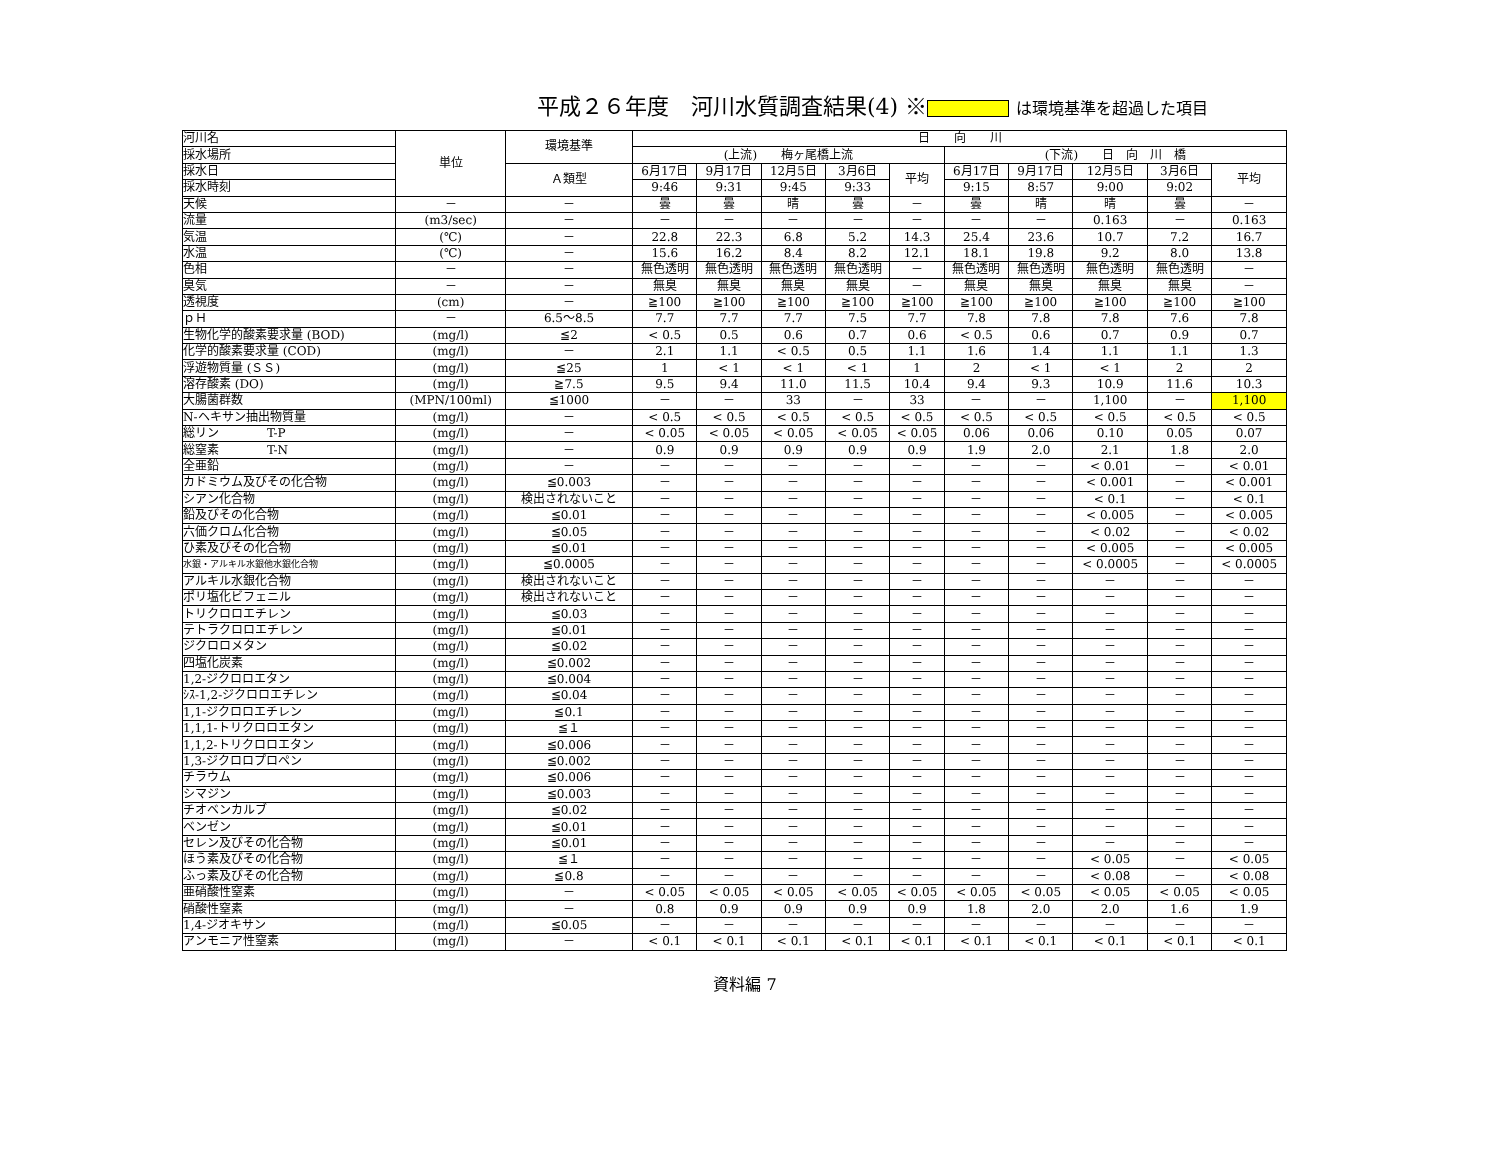平成２６年度　河川水質調査結果(4) ※ は環境基準を超過した項目
| 河川名 | 単位 | 環境基準 | 日 向 川 | | | | | | | | | |
| 採水場所 | | | (上流) 梅ヶ尾橋上流 | | | | | (下流) 日 向 川 橋 | | | | |
| 採水日 | | Ａ類型 | 6月17日 | 9月17日 | 12月5日 | 3月6日 | 平均 | 6月17日 | 9月17日 | 12月5日 | 3月6日 | 平均 |
| 採水時刻 | | | 9:46 | 9:31 | 9:45 | 9:33 | | 9:15 | 8:57 | 9:00 | 9:02 | |
| 天候 | － | － | 曇 | 曇 | 晴 | 曇 | － | 曇 | 晴 | 晴 | 曇 | － |
| 流量 | (m3/sec) | － | － | － | － | － | － | － | － | 0.163 | － | 0.163 |
| 気温 | (℃) | － | 22.8 | 22.3 | 6.8 | 5.2 | 14.3 | 25.4 | 23.6 | 10.7 | 7.2 | 16.7 |
| 水温 | (℃) | － | 15.6 | 16.2 | 8.4 | 8.2 | 12.1 | 18.1 | 19.8 | 9.2 | 8.0 | 13.8 |
| 色相 | － | － | 無色透明 | 無色透明 | 無色透明 | 無色透明 | － | 無色透明 | 無色透明 | 無色透明 | 無色透明 | － |
| 臭気 | － | － | 無臭 | 無臭 | 無臭 | 無臭 | － | 無臭 | 無臭 | 無臭 | 無臭 | － |
| 透視度 | (cm) | － | ≧100 | ≧100 | ≧100 | ≧100 | ≧100 | ≧100 | ≧100 | ≧100 | ≧100 | ≧100 |
| ｐＨ | － | 6.5～8.5 | 7.7 | 7.7 | 7.7 | 7.5 | 7.7 | 7.8 | 7.8 | 7.8 | 7.6 | 7.8 |
| 生物化学的酸素要求量 (BOD) | (mg/l) | ≦2 | < 0.5 | 0.5 | 0.6 | 0.7 | 0.6 | < 0.5 | 0.6 | 0.7 | 0.9 | 0.7 |
| 化学的酸素要求量 (COD) | (mg/l) | － | 2.1 | 1.1 | < 0.5 | 0.5 | 1.1 | 1.6 | 1.4 | 1.1 | 1.1 | 1.3 |
| 浮遊物質量 (ＳＳ) | (mg/l) | ≦25 | 1 | < 1 | < 1 | < 1 | 1 | 2 | < 1 | < 1 | 2 | 2 |
| 溶存酸素 (DO) | (mg/l) | ≧7.5 | 9.5 | 9.4 | 11.0 | 11.5 | 10.4 | 9.4 | 9.3 | 10.9 | 11.6 | 10.3 |
| 大腸菌群数 | (MPN/100ml) | ≦1000 | － | － | 33 | － | 33 | － | － | 1,100 | － | 1,100 |
| N-ヘキサン抽出物質量 | (mg/l) | － | < 0.5 | < 0.5 | < 0.5 | < 0.5 | < 0.5 | < 0.5 | < 0.5 | < 0.5 | < 0.5 | < 0.5 |
| 総リン T-P | (mg/l) | － | < 0.05 | < 0.05 | < 0.05 | < 0.05 | < 0.05 | 0.06 | 0.06 | 0.10 | 0.05 | 0.07 |
| 総窒素 T-N | (mg/l) | － | 0.9 | 0.9 | 0.9 | 0.9 | 0.9 | 1.9 | 2.0 | 2.1 | 1.8 | 2.0 |
| 全亜鉛 | (mg/l) | － | － | － | － | － | － | － | － | < 0.01 | － | < 0.01 |
| カドミウム及びその化合物 | (mg/l) | ≦0.003 | － | － | － | － | － | － | － | < 0.001 | － | < 0.001 |
| シアン化合物 | (mg/l) | 検出されないこと | － | － | － | － | － | － | － | < 0.1 | － | < 0.1 |
| 鉛及びその化合物 | (mg/l) | ≦0.01 | － | － | － | － | － | － | － | < 0.005 | － | < 0.005 |
| 六価クロム化合物 | (mg/l) | ≦0.05 | － | － | － | － | － | － | － | < 0.02 | － | < 0.02 |
| ひ素及びその化合物 | (mg/l) | ≦0.01 | － | － | － | － | － | － | － | < 0.005 | － | < 0.005 |
| 水銀・アルキル水銀他水銀化合物 | (mg/l) | ≦0.0005 | － | － | － | － | － | － | － | < 0.0005 | － | < 0.0005 |
| アルキル水銀化合物 | (mg/l) | 検出されないこと | － | － | － | － | － | － | － | － | － | － |
| ポリ塩化ビフェニル | (mg/l) | 検出されないこと | － | － | － | － | － | － | － | － | － | － |
| トリクロロエチレン | (mg/l) | ≦0.03 | － | － | － | － | － | － | － | － | － | － |
| テトラクロロエチレン | (mg/l) | ≦0.01 | － | － | － | － | － | － | － | － | － | － |
| ジクロロメタン | (mg/l) | ≦0.02 | － | － | － | － | － | － | － | － | － | － |
| 四塩化炭素 | (mg/l) | ≦0.002 | － | － | － | － | － | － | － | － | － | － |
| 1,2-ジクロロエタン | (mg/l) | ≦0.004 | － | － | － | － | － | － | － | － | － | － |
| ｼｽ-1,2-ジクロロエチレン | (mg/l) | ≦0.04 | － | － | － | － | － | － | － | － | － | － |
| 1,1-ジクロロエチレン | (mg/l) | ≦0.1 | － | － | － | － | － | － | － | － | － | － |
| 1,1,1-トリクロロエタン | (mg/l) | ≦１ | － | － | － | － | － | － | － | － | － | － |
| 1,1,2-トリクロロエタン | (mg/l) | ≦0.006 | － | － | － | － | － | － | － | － | － | － |
| 1,3-ジクロロプロペン | (mg/l) | ≦0.002 | － | － | － | － | － | － | － | － | － | － |
| チラウム | (mg/l) | ≦0.006 | － | － | － | － | － | － | － | － | － | － |
| シマジン | (mg/l) | ≦0.003 | － | － | － | － | － | － | － | － | － | － |
| チオベンカルブ | (mg/l) | ≦0.02 | － | － | － | － | － | － | － | － | － | － |
| ベンゼン | (mg/l) | ≦0.01 | － | － | － | － | － | － | － | － | － | － |
| セレン及びその化合物 | (mg/l) | ≦0.01 | － | － | － | － | － | － | － | － | － | － |
| ほう素及びその化合物 | (mg/l) | ≦１ | － | － | － | － | － | － | － | < 0.05 | － | < 0.05 |
| ふっ素及びその化合物 | (mg/l) | ≦0.8 | － | － | － | － | － | － | － | < 0.08 | － | < 0.08 |
| 亜硝酸性窒素 | (mg/l) | － | < 0.05 | < 0.05 | < 0.05 | < 0.05 | < 0.05 | < 0.05 | < 0.05 | < 0.05 | < 0.05 | < 0.05 |
| 硝酸性窒素 | (mg/l) | － | 0.8 | 0.9 | 0.9 | 0.9 | 0.9 | 1.8 | 2.0 | 2.0 | 1.6 | 1.9 |
| 1,4-ジオキサン | (mg/l) | ≦0.05 | － | － | － | － | － | － | － | － | － | － |
| アンモニア性窒素 | (mg/l) | － | < 0.1 | < 0.1 | < 0.1 | < 0.1 | < 0.1 | < 0.1 | < 0.1 | < 0.1 | < 0.1 | < 0.1 |
資料編 7